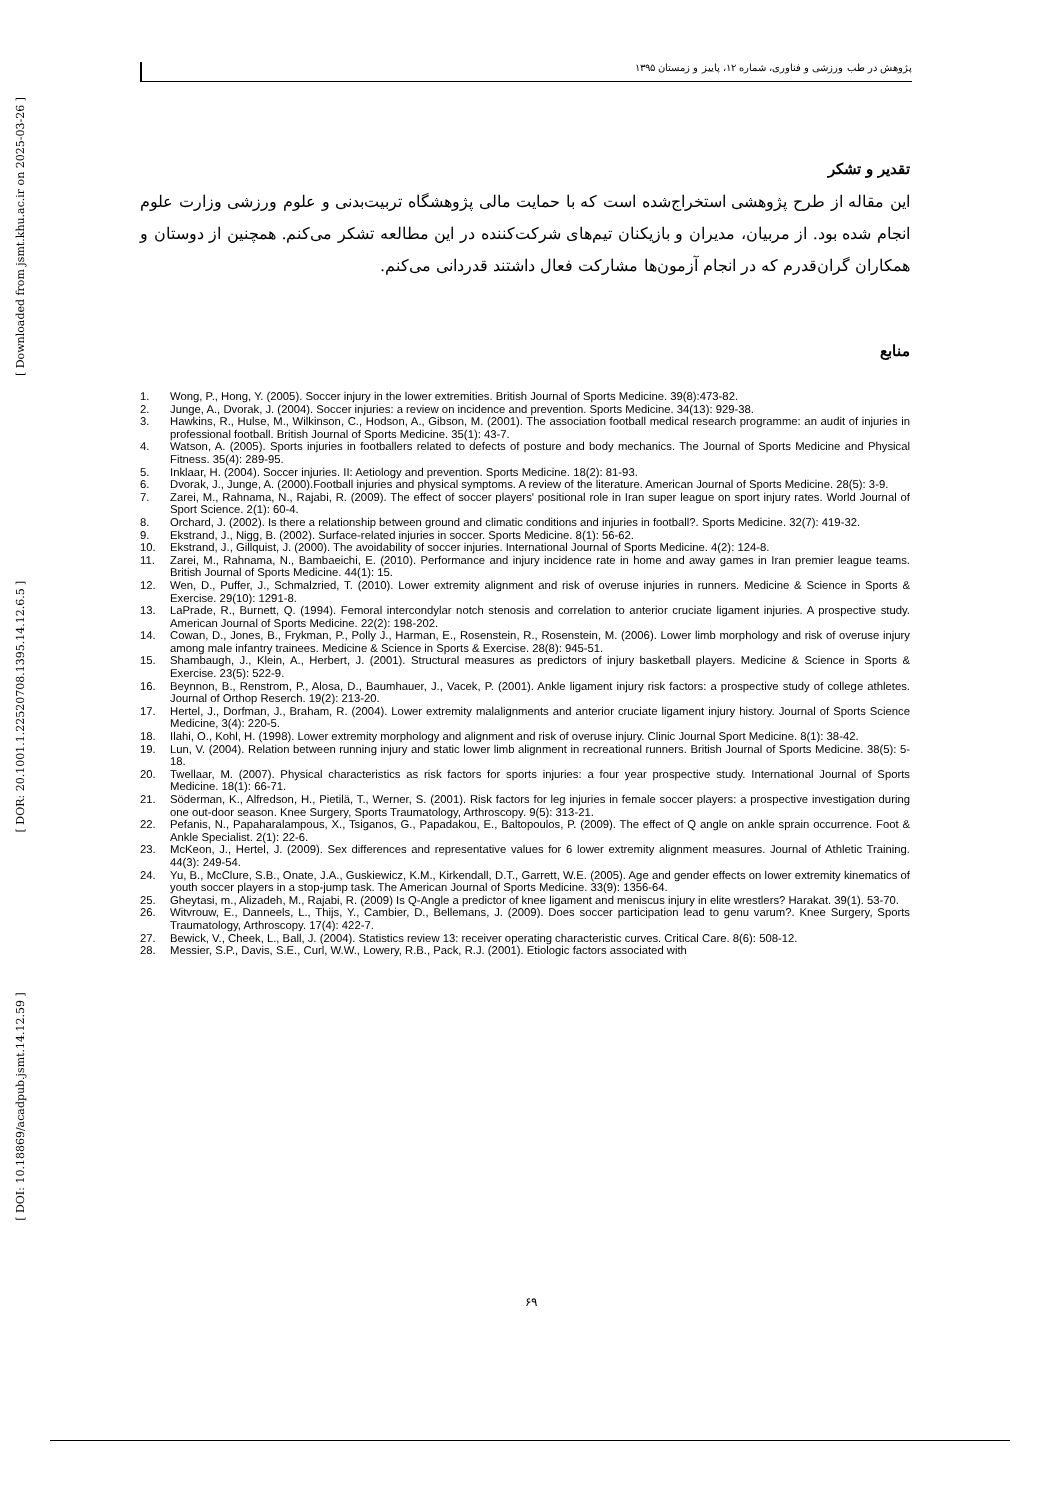[ Downloaded from jsmt.khu.ac.ir on 2025-03-26 ]
[ DOR: 20.1001.1.22520708.1395.14.12.6.5 ]
[ DOI: 10.18869/acadpub.jsmt.14.12.59 ]
پژوهش در طب ورزشی و فناوری، شماره ۱۲، پاییز و زمستان ۱۳۹۵
تقدیر و تشکر
این مقاله از طرح پژوهشی استخراج‌شده است که با حمایت مالی پژوهشگاه تربیت‌بدنی و علوم ورزشی وزارت علوم انجام شده بود. از مربیان، مدیران و بازیکنان تیم‌های شرکت‌کننده در این مطالعه تشکر می‌کنم. همچنین از دوستان و همکاران گران‌قدرم که در انجام آزمون‌ها مشارکت فعال داشتند قدردانی می‌کنم.
منابع
1. Wong, P., Hong, Y. (2005). Soccer injury in the lower extremities. British Journal of Sports Medicine. 39(8):473-82.
2. Junge, A., Dvorak, J. (2004). Soccer injuries: a review on incidence and prevention. Sports Medicine. 34(13): 929-38.
3. Hawkins, R., Hulse, M., Wilkinson, C., Hodson, A., Gibson, M. (2001). The association football medical research programme: an audit of injuries in professional football. British Journal of Sports Medicine. 35(1): 43-7.
4. Watson, A. (2005). Sports injuries in footballers related to defects of posture and body mechanics. The Journal of Sports Medicine and Physical Fitness. 35(4): 289-95.
5. Inklaar, H. (2004). Soccer injuries. II: Aetiology and prevention. Sports Medicine. 18(2): 81-93.
6. Dvorak, J., Junge, A. (2000).Football injuries and physical symptoms. A review of the literature. American Journal of Sports Medicine. 28(5): 3-9.
7. Zarei, M., Rahnama, N., Rajabi, R. (2009). The effect of soccer players' positional role in Iran super league on sport injury rates. World Journal of Sport Science. 2(1): 60-4.
8. Orchard, J. (2002). Is there a relationship between ground and climatic conditions and injuries in football?. Sports Medicine. 32(7): 419-32.
9. Ekstrand, J., Nigg, B. (2002). Surface-related injuries in soccer. Sports Medicine. 8(1): 56-62.
10. Ekstrand, J., Gillquist, J. (2000). The avoidability of soccer injuries. International Journal of Sports Medicine. 4(2): 124-8.
11. Zarei, M., Rahnama, N., Bambaeichi, E. (2010). Performance and injury incidence rate in home and away games in Iran premier league teams. British Journal of Sports Medicine. 44(1): 15.
12. Wen, D., Puffer, J., Schmalzried, T. (2010). Lower extremity alignment and risk of overuse injuries in runners. Medicine & Science in Sports & Exercise. 29(10): 1291-8.
13. LaPrade, R., Burnett, Q. (1994). Femoral intercondylar notch stenosis and correlation to anterior cruciate ligament injuries. A prospective study. American Journal of Sports Medicine. 22(2): 198-202.
14. Cowan, D., Jones, B., Frykman, P., Polly J., Harman, E., Rosenstein, R., Rosenstein, M. (2006). Lower limb morphology and risk of overuse injury among male infantry trainees. Medicine & Science in Sports & Exercise. 28(8): 945-51.
15. Shambaugh, J., Klein, A., Herbert, J. (2001). Structural measures as predictors of injury basketball players. Medicine & Science in Sports & Exercise. 23(5): 522-9.
16. Beynnon, B., Renstrom, P., Alosa, D., Baumhauer, J., Vacek, P. (2001). Ankle ligament injury risk factors: a prospective study of college athletes. Journal of Orthop Reserch. 19(2): 213-20.
17. Hertel, J., Dorfman, J., Braham, R. (2004). Lower extremity malalignments and anterior cruciate ligament injury history. Journal of Sports Science Medicine, 3(4): 220-5.
18. Ilahi, O., Kohl, H. (1998). Lower extremity morphology and alignment and risk of overuse injury. Clinic Journal Sport Medicine. 8(1): 38-42.
19. Lun, V. (2004). Relation between running injury and static lower limb alignment in recreational runners. British Journal of Sports Medicine. 38(5): 5-18.
20. Twellaar, M. (2007). Physical characteristics as risk factors for sports injuries: a four year prospective study. International Journal of Sports Medicine. 18(1): 66-71.
21. Söderman, K., Alfredson, H., Pietilä, T., Werner, S. (2001). Risk factors for leg injuries in female soccer players: a prospective investigation during one out-door season. Knee Surgery, Sports Traumatology, Arthroscopy. 9(5): 313-21.
22. Pefanis, N., Papaharalampous, X., Tsiganos, G., Papadakou, E., Baltopoulos, P. (2009). The effect of Q angle on ankle sprain occurrence. Foot & Ankle Specialist. 2(1): 22-6.
23. McKeon, J., Hertel, J. (2009). Sex differences and representative values for 6 lower extremity alignment measures. Journal of Athletic Training. 44(3): 249-54.
24. Yu, B., McClure, S.B., Onate, J.A., Guskiewicz, K.M., Kirkendall, D.T., Garrett, W.E. (2005). Age and gender effects on lower extremity kinematics of youth soccer players in a stop-jump task. The American Journal of Sports Medicine. 33(9): 1356-64.
25. Gheytasi, m., Alizadeh, M., Rajabi, R. (2009) Is Q-Angle a predictor of knee ligament and meniscus injury in elite wrestlers? Harakat. 39(1). 53-70.
26. Witvrouw, E., Danneels, L., Thijs, Y., Cambier, D., Bellemans, J. (2009). Does soccer participation lead to genu varum?. Knee Surgery, Sports Traumatology, Arthroscopy. 17(4): 422-7.
27. Bewick, V., Cheek, L., Ball, J. (2004). Statistics review 13: receiver operating characteristic curves. Critical Care. 8(6): 508-12.
28. Messier, S.P., Davis, S.E., Curl, W.W., Lowery, R.B., Pack, R.J. (2001). Etiologic factors associated with
۶۹